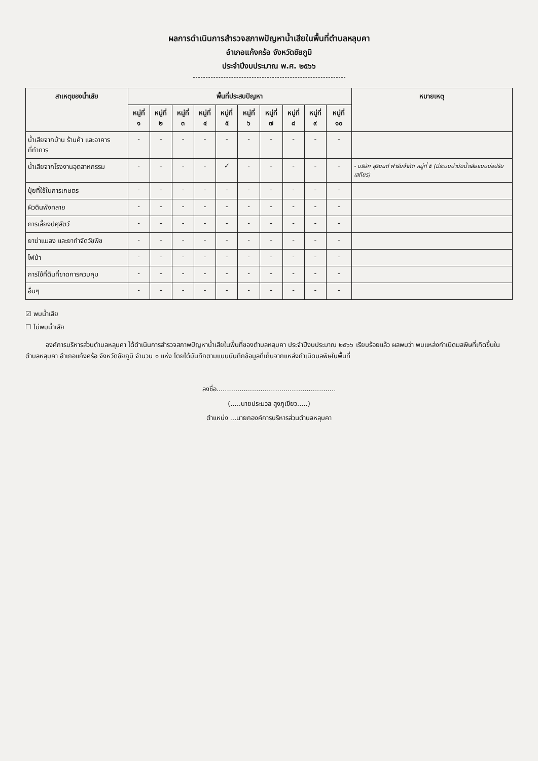ผลการดำเนินการสำรวจสภาพปัญหาน้ำเสียในพื้นที่ตำบลหลุบคา
อำเภอแก้งคร้อ จังหวัดชัยภูมิ
ประจำปีงบประมาณ พ.ศ. ๒๕๖๖
| สาเหตุของน้ำเสีย | พื้นที่ประสบปัญหา | | | | | | | | | | หมายเหตุ |
| --- | --- | --- | --- | --- | --- | --- | --- | --- | --- | --- | --- |
| | หมู่ที่ ๑ | หมู่ที่ ๒ | หมู่ที่ ๓ | หมู่ที่ ๔ | หมู่ที่ ๕ | หมู่ที่ ๖ | หมู่ที่ ๗ | หมู่ที่ ๘ | หมู่ที่ ๙ | หมู่ที่ ๑๐ | |
| น้ำเสียจากบ้าน ร้านค้า และอาคารที่ทำการ | - | - | - | - | - | - | - | - | - | - | |
| น้ำเสียจากโรงงานอุตสาหกรรม | - | - | - | - | ✓ | - | - | - | - | - | - บริษัท สุริยนต์ ฟาร์มจำกัด หมู่ที่ ๕ (มีระบบบำบัดน้ำเสียแบบบ่อปรับเสถียร) |
| ปุ๋ยที่ใช้ในการเกษตร | - | - | - | - | - | - | - | - | - | - | |
| ผิวดินพังทลาย | - | - | - | - | - | - | - | - | - | - | |
| การเลี้ยงปศุสัตว์ | - | - | - | - | - | - | - | - | - | - | |
| ยาฆ่าแมลง และยากำจัดวัชพืช | - | - | - | - | - | - | - | - | - | - | |
| ไฟป่า | - | - | - | - | - | - | - | - | - | - | |
| การใช้ที่ดินที่ขาดการควบคุม | - | - | - | - | - | - | - | - | - | - | |
| อื่นๆ | - | - | - | - | - | - | - | - | - | - | |
☑ พบน้ำเสีย
☐ ไม่พบน้ำเสีย
องค์การบริหารส่วนตำบลหลุบคา ได้ดำเนินการสำรวจสภาพปัญหาน้ำเสียในพื้นที่ของตำบลหลุบคา ประจำปีงบประมาณ ๒๕๖๖ เรียบร้อยแล้ว ผลพบว่า พบแหล่งกำเนิดมลพิษที่เกิดขึ้นในตำบลหลุบคา อำเภอแก้งคร้อ จังหวัดชัยภูมิ จำนวน ๑ แห่ง โดยได้บันทึกตามแบบบันทึกข้อมูลที่เก็บจากแหล่งกำเนิดมลพิษในพื้นที่
ลงชื่อ.........................................................
(.....นายประมวล สูงภูเขียว.....)
ตำแหน่ง ...นายกองค์การบริหารส่วนตำบลหลุบคา